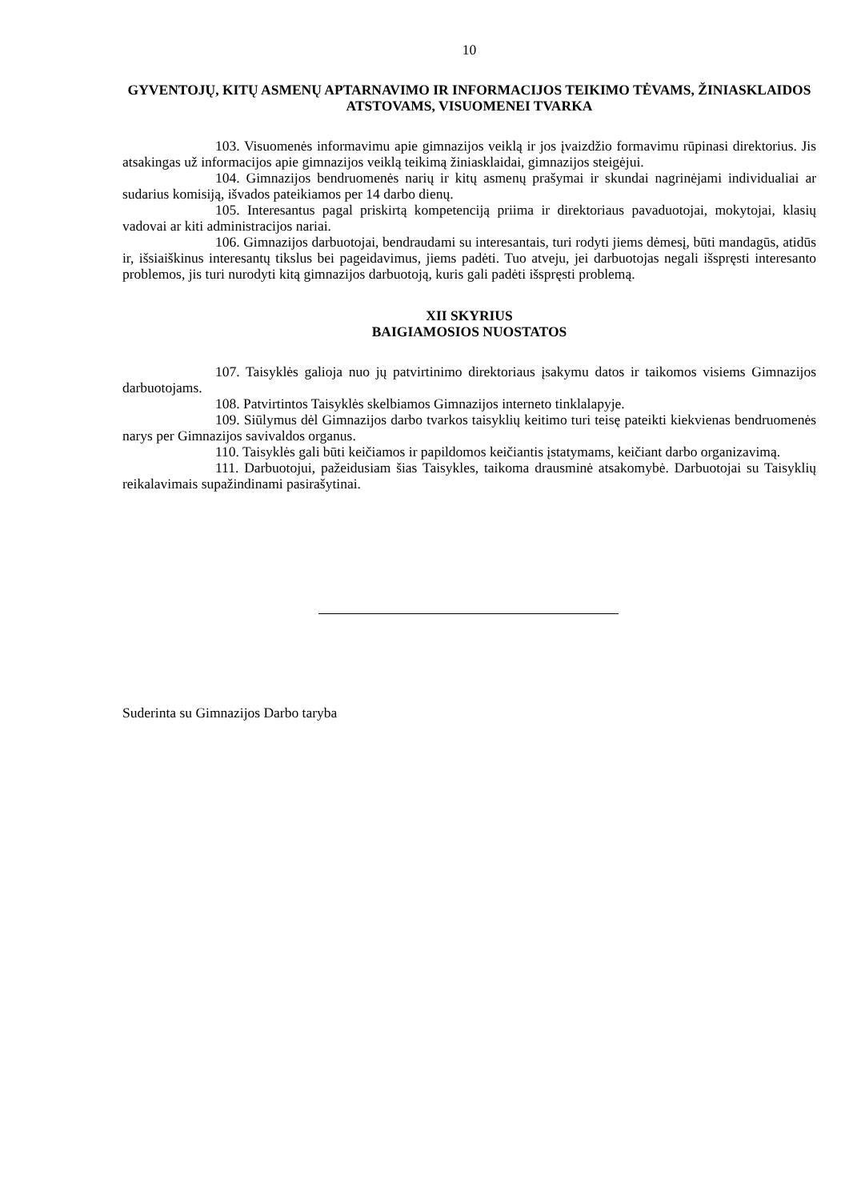10
GYVENTOJŲ, KITŲ ASMENŲ APTARNAVIMO IR INFORMACIJOS TEIKIMO TĖVAMS, ŽINIASKLAIDOS ATSTOVAMS, VISUOMENEI TVARKA
103. Visuomenės informavimu apie gimnazijos veiklą ir jos įvaizdžio formavimu rūpinasi direktorius. Jis atsakingas už informacijos apie gimnazijos veiklą teikimą žiniasklaidai, gimnazijos steigėjui.
104. Gimnazijos bendruomenės narių ir kitų asmenų prašymai ir skundai nagrinėjami individualiai ar sudarius komisiją, išvados pateikiamos per 14 darbo dienų.
105. Interesantus pagal priskirtą kompetenciją priima ir direktoriaus pavaduotojai, mokytojai, klasių vadovai ar kiti administracijos nariai.
106. Gimnazijos darbuotojai, bendraudami su interesantais, turi rodyti jiems dėmesį, būti mandagūs, atidūs ir, išsiaiškinus interesantų tikslus bei pageidavimus, jiems padėti. Tuo atveju, jei darbuotojas negali išspręsti interesanto problemos, jis turi nurodyti kitą gimnazijos darbuotoją, kuris gali padėti išspręsti problemą.
XII SKYRIUS
BAIGIAMOSIOS NUOSTATOS
107. Taisyklės galioja nuo jų patvirtinimo direktoriaus įsakymu datos ir taikomos visiems Gimnazijos darbuotojams.
108. Patvirtintos Taisyklės skelbiamos Gimnazijos interneto tinklalapyje.
109. Siūlymus dėl Gimnazijos darbo tvarkos taisyklių keitimo turi teisę pateikti kiekvienas bendruomenės narys per Gimnazijos savivaldos organus.
110. Taisyklės gali būti keičiamos ir papildomos keičiantis įstatymams, keičiant darbo organizavimą.
111. Darbuotojui, pažeidusiam šias Taisykles, taikoma drausminė atsakomybė. Darbuotojai su Taisyklių reikalavimais supažindinami pasirašytinai.
Suderinta su Gimnazijos Darbo taryba